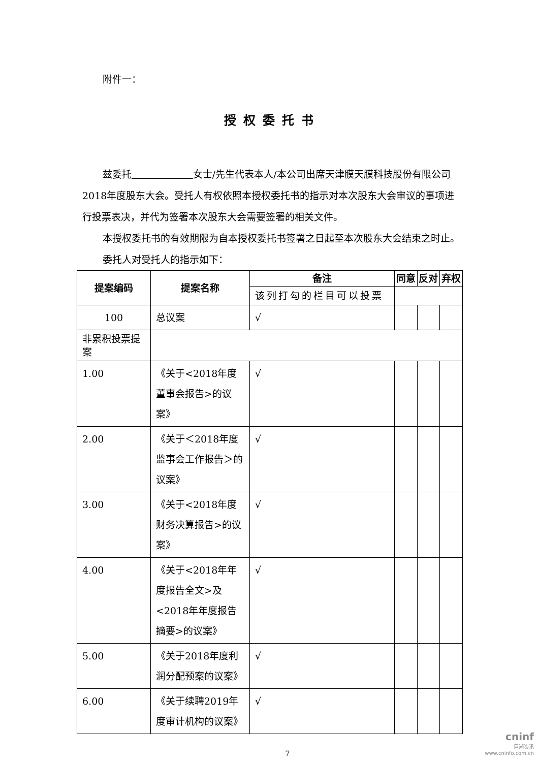附件一：
授权委托书
兹委托 女士/先生代表本人/本公司出席天津膜天膜科技股份有限公司2018年度股东大会。受托人有权依照本授权委托书的指示对本次股东大会审议的事项进行投票表决，并代为签署本次股东大会需要签署的相关文件。
本授权委托书的有效期限为自本授权委托书签署之日起至本次股东大会结束之时止。
委托人对受托人的指示如下：
| 提案编码 | 提案名称 | 备注 | 同意 | 反对 | 弃权 |
| --- | --- | --- | --- | --- | --- |
| | | 该列打勾的栏目可以投票 | | | |
| 100 | 总议案 | √ | | | |
| 非累积投票提案 | | | | | |
| 1.00 | 《关于<2018年度董事会报告>的议案》 | √ | | | |
| 2.00 | 《关于＜2018年度监事会工作报告＞的议案》 | √ | | | |
| 3.00 | 《关于<2018年度财务决算报告>的议案》 | √ | | | |
| 4.00 | 《关于<2018年年度报告全文>及<2018年年度报告摘要>的议案》 | √ | | | |
| 5.00 | 《关于2018年度利润分配预案的议案》 | √ | | | |
| 6.00 | 《关于续聘2019年度审计机构的议案》 | √ | | | |
7
cninf
巨潮资讯
www.cninfo.com.cn